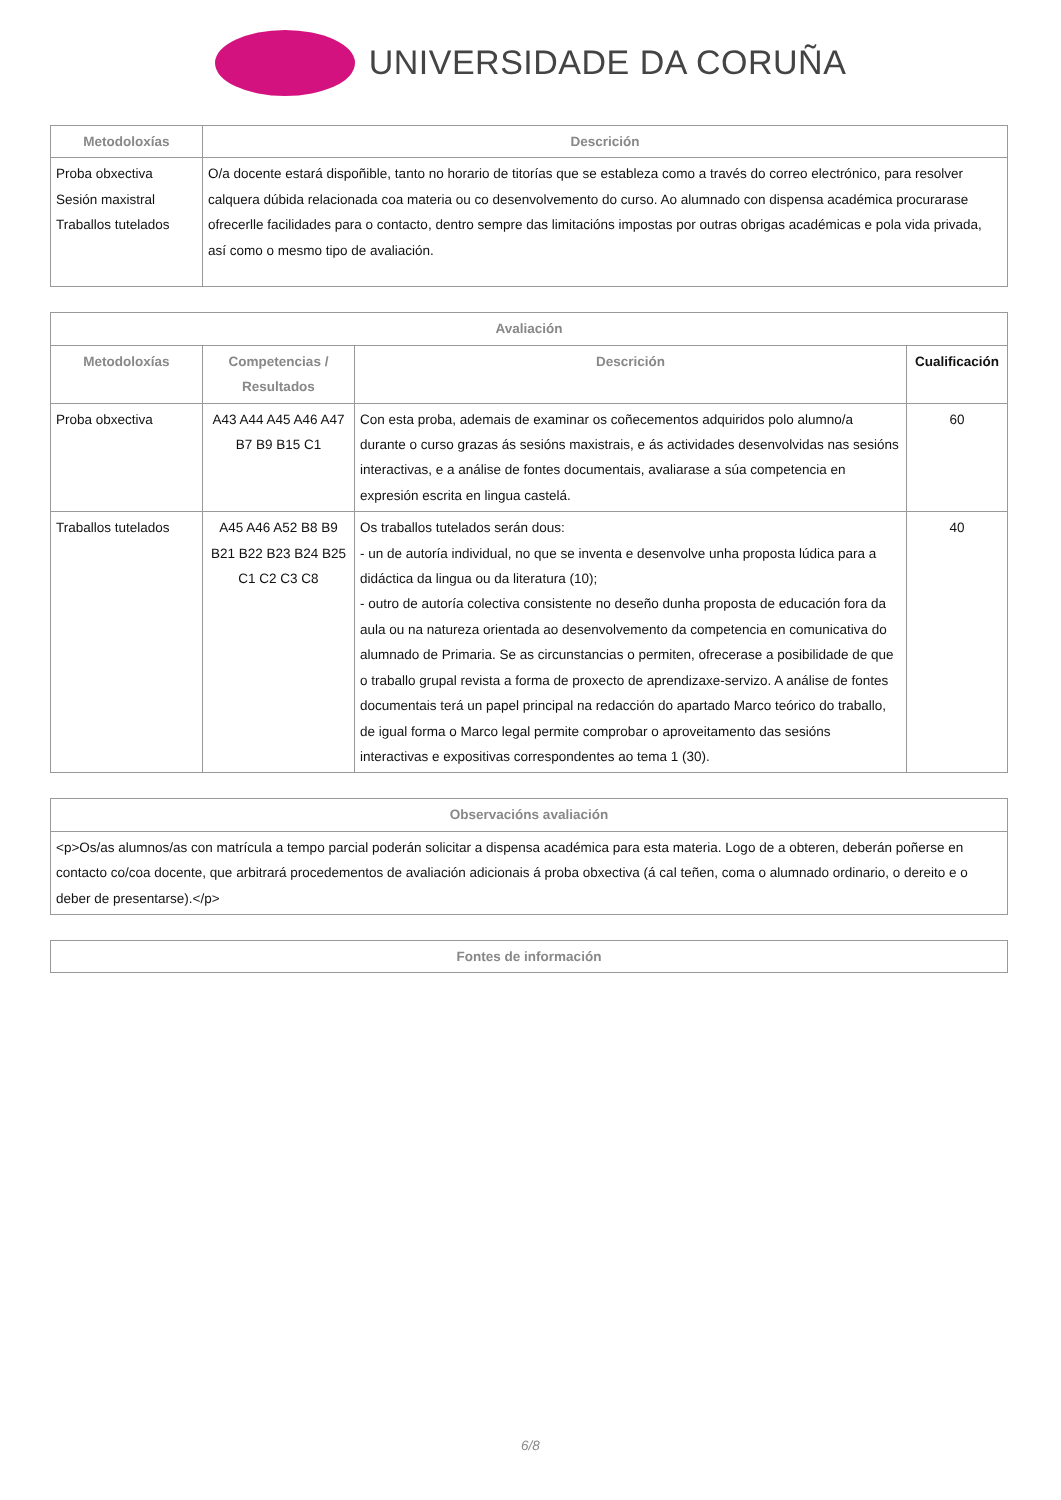UNIVERSIDADE DA CORUÑA
| Metodoloxías | Descrición |
| --- | --- |
| Proba obxectiva Sesión maxistral Traballos tutelados | O/a docente estará dispoñible, tanto no horario de titorías que se estableza como a través do correo electrónico, para resolver calquera dúbida relacionada coa materia ou co desenvolvemento do curso. Ao alumnado con dispensa académica procurarase ofrecerlle facilidades para o contacto, dentro sempre das limitacións impostas por outras obrigas académicas e pola vida privada, así como o mesmo tipo de avaliación. |
| Avaliación | | | |
| --- | --- | --- | --- |
| Metodoloxías | Competencias / Resultados | Descrición | Cualificación |
| Proba obxectiva | A43 A44 A45 A46 A47 B7 B9 B15 C1 | Con esta proba, ademais de examinar os coñecementos adquiridos polo alumno/a durante o curso grazas ás sesións maxistrais, e ás actividades desenvolvidas nas sesións interactivas, e a análise de fontes documentais, avaliarase a súa competencia en expresión escrita en lingua castelá. | 60 |
| Traballos tutelados | A45 A46 A52 B8 B9 B21 B22 B23 B24 B25 C1 C2 C3 C8 | Os traballos tutelados serán dous: - un de autoría individual, no que se inventa e desenvolve unha proposta lúdica para a didáctica da lingua ou da literatura (10); - outro de autoría colectiva consistente no deseño dunha proposta de educación fora da aula ou na natureza orientada ao desenvolvemento da competencia en comunicativa do alumnado de Primaria. Se as circunstancias o permiten, ofrecerase a posibilidade de que o traballo grupal revista a forma de proxecto de aprendizaxe-servizo. A análise de fontes documentais terá un papel principal na redacción do apartado Marco teórico do traballo, de igual forma o Marco legal permite comprobar o aproveitamento das sesións interactivas e expositivas correspondentes ao tema 1 (30). | 40 |
| Observacións avaliación |
| --- |
| <p>Os/as alumnos/as con matrícula a tempo parcial poderán solicitar a dispensa académica para esta materia. Logo de a obteren, deberán poñerse en contacto co/coa docente, que arbitrará procedementos de avaliación adicionais á proba obxectiva (á cal teñen, coma o alumnado ordinario, o dereito e o deber de presentarse).</p> |
| Fontes de información |
| --- |
6/8